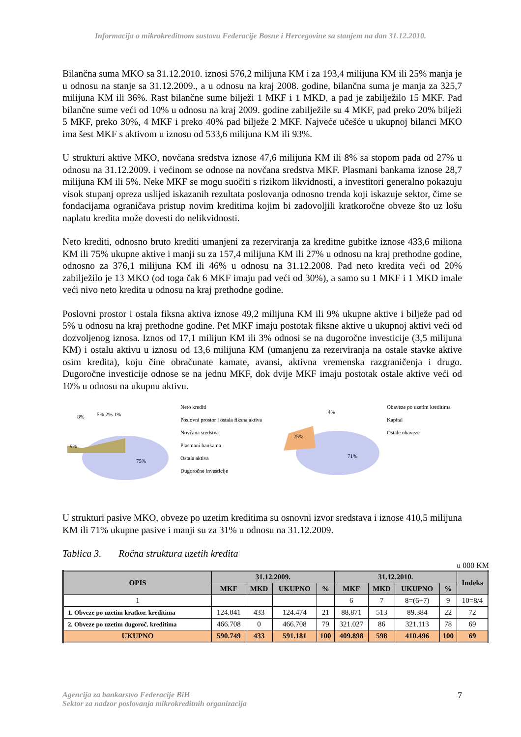Informacija o mikrokreditnom sustavu Federacije Bosne i Hercegovine sa stanjem na dan 31.12.2010.
Bilančna suma MKO sa 31.12.2010. iznosi 576,2 milijuna KM i za 193,4 milijuna KM ili 25% manja je u odnosu na stanje sa 31.12.2009., a u odnosu na kraj 2008. godine, bilančna suma je manja za 325,7 milijuna KM ili 36%. Rast bilančne sume bilježi 1 MKF i 1 MKD, a pad je zabilježilo 15 MKF. Pad bilančne sume veći od 10% u odnosu na kraj 2009. godine zabilježile su 4 MKF, pad preko 20% bilježi 5 MKF, preko 30%, 4 MKF i preko 40% pad bilježe 2 MKF. Najveće učešće u ukupnoj bilanci MKO ima šest MKF s aktivom u iznosu od 533,6 milijuna KM ili 93%.
U strukturi aktive MKO, novčana sredstva iznose 47,6 milijuna KM ili 8% sa stopom pada od 27% u odnosu na 31.12.2009. i većinom se odnose na novčana sredstva MKF. Plasmani bankama iznose 28,7 milijuna KM ili 5%. Neke MKF se mogu suočiti s rizikom likvidnosti, a investitori generalno pokazuju visok stupanj opreza uslijed iskazanih rezultata poslovanja odnosno trenda koji iskazuje sektor, čime se fondacijama ograničava pristup novim kreditima kojim bi zadovoljili kratkoročne obveze što uz lošu naplatu kredita može dovesti do nelikvidnosti.
Neto krediti, odnosno bruto krediti umanjeni za rezerviranja za kreditne gubitke iznose 433,6 miliona KM ili 75% ukupne aktive i manji su za 157,4 milijuna KM ili 27% u odnosu na kraj prethodne godine, odnosno za 376,1 milijuna KM ili 46% u odnosu na 31.12.2008. Pad neto kredita veći od 20% zabilježilo je 13 MKO (od toga čak 6 MKF imaju pad veći od 30%), a samo su 1 MKF i 1 MKD imale veći nivo neto kredita u odnosu na kraj prethodne godine.
Poslovni prostor i ostala fiksna aktiva iznose 49,2 milijuna KM ili 9% ukupne aktive i bilježe pad od 5% u odnosu na kraj prethodne godine. Pet MKF imaju postotak fiksne aktive u ukupnoj aktivi veći od dozvoljenog iznosa. Iznos od 17,1 milijun KM ili 3% odnosi se na dugoročne investicije (3,5 milijuna KM) i ostalu aktivu u iznosu od 13,6 milijuna KM (umanjenu za rezerviranja na ostale stavke aktive osim kredita), koju čine obračunate kamate, avansi, aktivna vremenska razgraničenja i drugo. Dugoročne investicije odnose se na jednu MKF, dok dvije MKF imaju postotak ostale aktive veći od 10% u odnosu na ukupnu aktivu.
8%
5% 2% 1%
9%
75%
Neto krediti
Poslovni prostor i ostala fiksna aktiva
Novčana sredstva
Plasmani bankama
Ostala aktiva
Dugoročne investicije
4%
25%
71%
Obaveze po uzetim kreditima
Kapital
Ostale obaveze
U strukturi pasive MKO, obveze po uzetim kreditima su osnovni izvor sredstava i iznose 410,5 milijuna KM ili 71% ukupne pasive i manji su za 31% u odnosu na 31.12.2009.
Tablica 3. Ročna struktura uzetih kredita
u 000 KM
| OPIS | 31.12.2009. | | | | 31.12.2010. | | | | Indeks |
| --- | --- | --- | --- | --- | --- | --- | --- | --- | --- |
| | MKF | MKD | UKUPNO | % | MKF | MKD | UKUPNO | % | |
| 1 | | | | | 6 | 7 | 8=(6+7) | 9 | 10=8/4 |
| 1. Obveze po uzetim kratkor. kreditima | 124.041 | 433 | 124.474 | 21 | 88.871 | 513 | 89.384 | 22 | 72 |
| 2. Obveze po uzetim dugoroč. kreditima | 466.708 | 0 | 466.708 | 79 | 321.027 | 86 | 321.113 | 78 | 69 |
| UKUPNO | 590.749 | 433 | 591.181 | 100 | 409.898 | 598 | 410.496 | 100 | 69 |
Agencija za bankarstvo Federacije BiH
Sektor za nadzor poslovanja mikrokreditnih organizacija
7